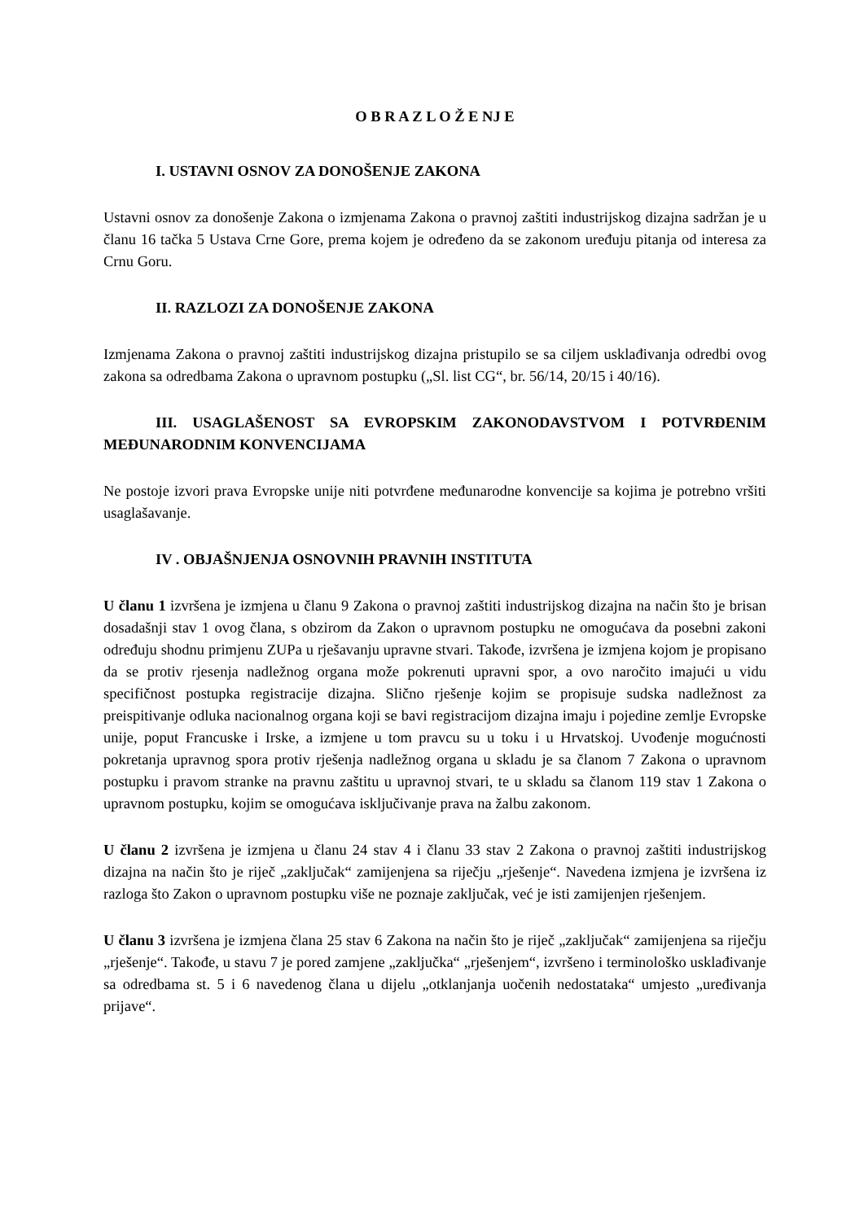O B R A Z L O Ž E NJ E
I. USTAVNI OSNOV ZA DONOŠENJE ZAKONA
Ustavni osnov za donošenje Zakona o izmjenama Zakona o pravnoj zaštiti industrijskog dizajna sadržan je u članu 16 tačka 5 Ustava Crne Gore, prema kojem je određeno da se zakonom uređuju pitanja od interesa za Crnu Goru.
II. RAZLOZI ZA DONOŠENJE ZAKONA
Izmjenama Zakona o pravnoj zaštiti industrijskog dizajna pristupilo se sa ciljem usklađivanja odredbi ovog zakona sa odredbama Zakona o upravnom postupku („Sl. list CG“, br. 56/14, 20/15 i 40/16).
III. USAGLAŠENOST SA EVROPSKIM ZAKONODAVSTVOM I POTVRĐENIM MEĐUNARODNIM KONVENCIJAMA
Ne postoje izvori prava Evropske unije niti potvrđene međunarodne konvencije sa kojima je potrebno vršiti usaglašavanje.
IV . OBJAŠNJENJA OSNOVNIH PRAVNIH INSTITUTA
U članu 1 izvršena je izmjena u članu 9 Zakona o pravnoj zaštiti industrijskog dizajna na način što je brisan dosadašnji stav 1 ovog člana, s obzirom da Zakon o upravnom postupku ne omogućava da posebni zakoni određuju shodnu primjenu ZUPa u rješavanju upravne stvari. Takođe, izvršena je izmjena kojom je propisano da se protiv rjesenja nadležnog organa može pokrenuti upravni spor, a ovo naročito imajući u vidu specifičnost postupka registracije dizajna. Slično rješenje kojim se propisuje sudska nadležnost za preispitivanje odluka nacionalnog organa koji se bavi registracijom dizajna imaju i pojedine zemlje Evropske unije, poput Francuske i Irske, a izmjene u tom pravcu su u toku i u Hrvatskoj. Uvođenje mogućnosti pokretanja upravnog spora protiv rješenja nadležnog organa u skladu je sa članom 7 Zakona o upravnom postupku i pravom stranke na pravnu zaštitu u upravnoj stvari, te u skladu sa članom 119 stav 1 Zakona o upravnom postupku, kojim se omogućava isključivanje prava na žalbu zakonom.
U članu 2 izvršena je izmjena u članu 24 stav 4 i članu 33 stav 2 Zakona o pravnoj zaštiti industrijskog dizajna na način što je riječ „zaključak“ zamijenjena sa riječju „rješenje“. Navedena izmjena je izvršena iz razloga što Zakon o upravnom postupku više ne poznaje zaključak, već je isti zamijenjen rješenjem.
U članu 3 izvršena je izmjena člana 25 stav 6 Zakona na način što je riječ „zaključak“ zamijenjena sa riječju „rješenje“. Takođe, u stavu 7 je pored zamjene „zaključka“ „rješenjem“, izvršeno i terminološko usklađivanje sa odredbama st. 5 i 6 navedenog člana u dijelu „otklanjanja uočenih nedostataka“ umjesto „uređivanja prijave“.